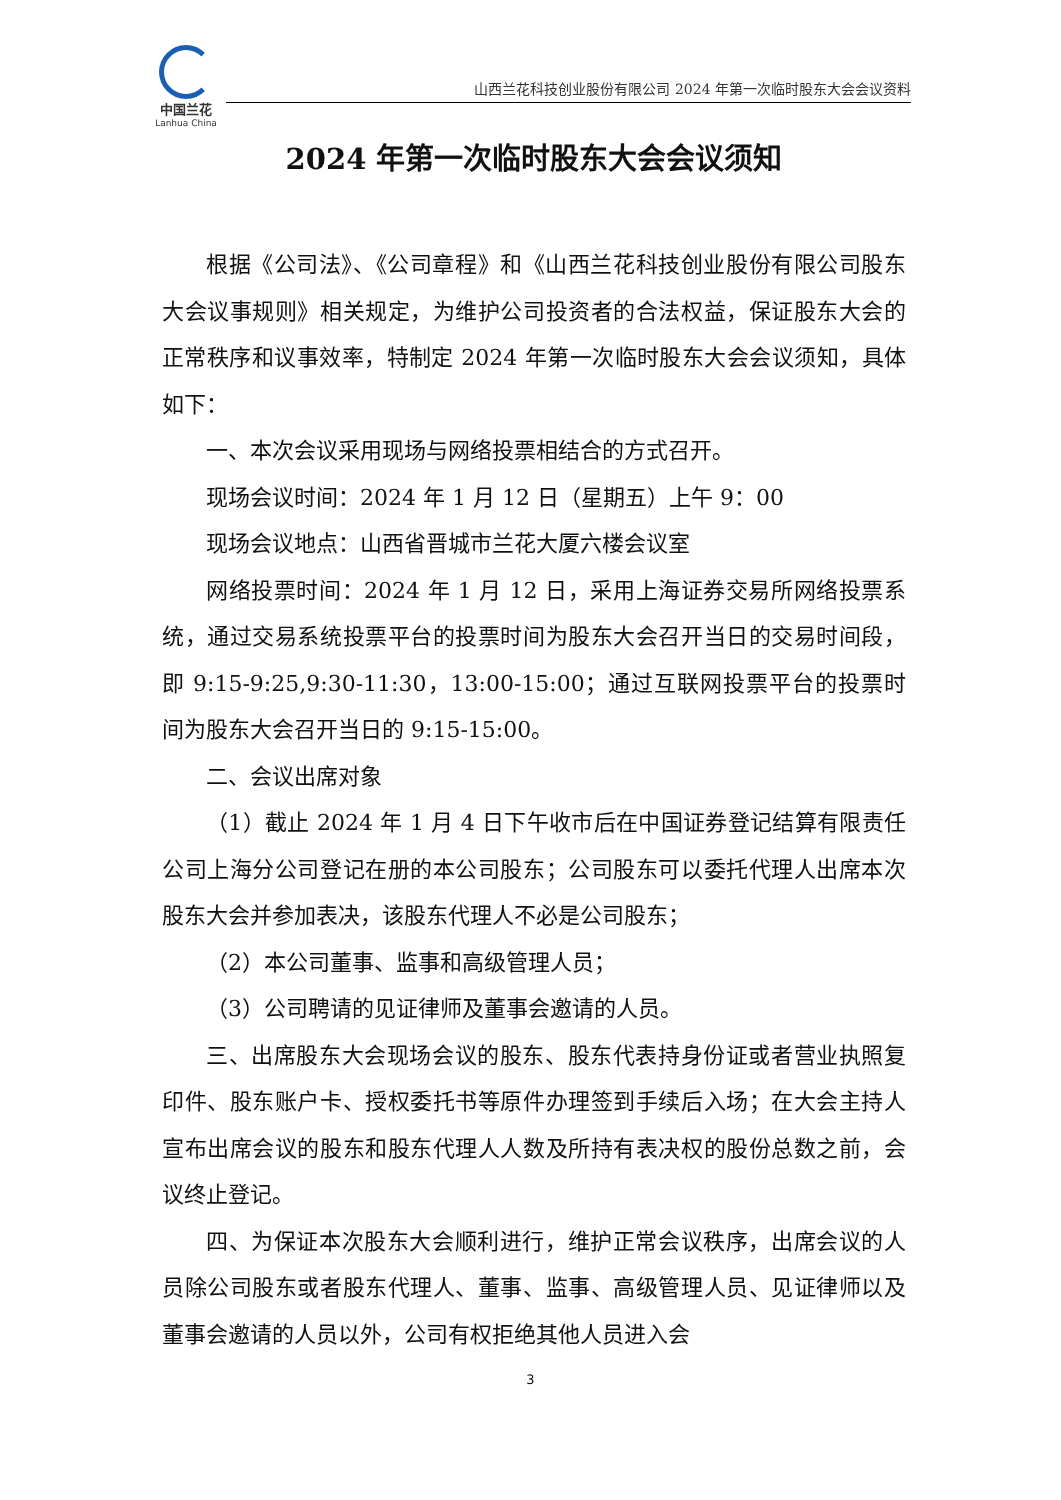中国兰花
Lanhua China
山西兰花科技创业股份有限公司 2024 年第一次临时股东大会会议资料
2024 年第一次临时股东大会会议须知
根据《公司法》、《公司章程》和《山西兰花科技创业股份有限公司股东大会议事规则》相关规定，为维护公司投资者的合法权益，保证股东大会的正常秩序和议事效率，特制定 2024 年第一次临时股东大会会议须知，具体如下：
一、本次会议采用现场与网络投票相结合的方式召开。
现场会议时间：2024 年 1 月 12 日（星期五）上午 9：00
现场会议地点：山西省晋城市兰花大厦六楼会议室
网络投票时间：2024 年 1 月 12 日，采用上海证券交易所网络投票系统，通过交易系统投票平台的投票时间为股东大会召开当日的交易时间段，即 9:15-9:25,9:30-11:30，13:00-15:00；通过互联网投票平台的投票时间为股东大会召开当日的 9:15-15:00。
二、会议出席对象
（1）截止 2024 年 1 月 4 日下午收市后在中国证券登记结算有限责任公司上海分公司登记在册的本公司股东；公司股东可以委托代理人出席本次股东大会并参加表决，该股东代理人不必是公司股东；
（2）本公司董事、监事和高级管理人员；
（3）公司聘请的见证律师及董事会邀请的人员。
三、出席股东大会现场会议的股东、股东代表持身份证或者营业执照复印件、股东账户卡、授权委托书等原件办理签到手续后入场；在大会主持人宣布出席会议的股东和股东代理人人数及所持有表决权的股份总数之前，会议终止登记。
四、为保证本次股东大会顺利进行，维护正常会议秩序，出席会议的人员除公司股东或者股东代理人、董事、监事、高级管理人员、见证律师以及董事会邀请的人员以外，公司有权拒绝其他人员进入会
3